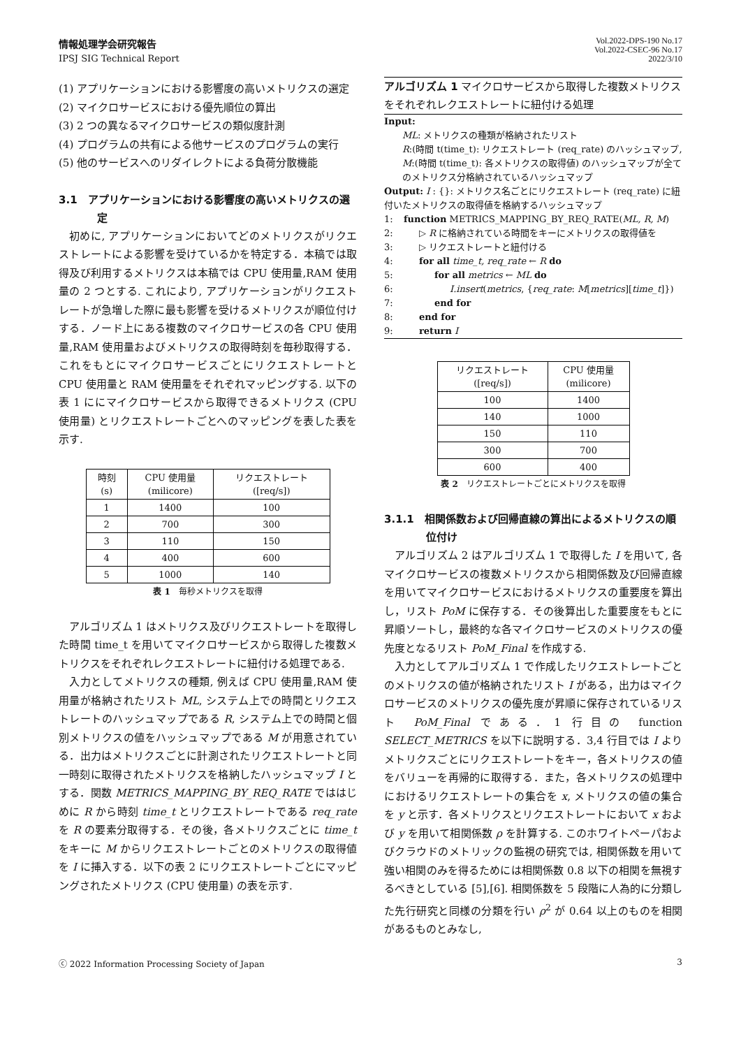情報処理学会研究報告
IPSJ SIG Technical Report
Vol.2022-DPS-190 No.17
Vol.2022-CSEC-96 No.17
2022/3/10
(1) アプリケーションにおける影響度の高いメトリクスの選定
(2) マイクロサービスにおける優先順位の算出
(3) 2 つの異なるマイクロサービスの類似度計測
(4) プログラムの共有による他サービスのプログラムの実行
(5) 他のサービスへのリダイレクトによる負荷分散機能
3.1　アプリケーションにおける影響度の高いメトリクスの選定
初めに, アプリケーションにおいてどのメトリクスがリクエストレートによる影響を受けているかを特定する．本稿では取得及び利用するメトリクスは本稿では CPU 使用量,RAM 使用量の 2 つとする. これにより, アプリケーションがリクエストレートが急増した際に最も影響を受けるメトリクスが順位付けする．ノード上にある複数のマイクロサービスの各 CPU 使用量,RAM 使用量およびメトリクスの取得時刻を毎秒取得する．これをもとにマイクロサービスごとにリクエストレートと CPU 使用量と RAM 使用量をそれぞれマッピングする. 以下の表 1 ににマイクロサービスから取得できるメトリクス (CPU 使用量) とリクエストレートごとへのマッピングを表した表を示す.
| 時刻 (s) | CPU 使用量 (milicore) | リクエストレート ([req/s]) |
| 1 | 1400 | 100 |
| 2 | 700 | 300 |
| 3 | 110 | 150 |
| 4 | 400 | 600 |
| 5 | 1000 | 140 |
表 1　毎秒メトリクスを取得
アルゴリズム 1 はメトリクス及びリクエストレートを取得した時間 time_t を用いてマイクロサービスから取得した複数メトリクスをそれぞれレクエストレートに紐付ける処理である.
入力としてメトリクスの種類, 例えば CPU 使用量,RAM 使用量が格納されたリスト ML, システム上での時間とリクエストレートのハッシュマップである R, システム上での時間と個別メトリクスの値をハッシュマップである M が用意されている．出力はメトリクスごとに計測されたリクエストレートと同一時刻に取得されたメトリクスを格納したハッシュマップ I とする．関数 METRICS_MAPPING_BY_REQ_RATE でははじめに R から時刻 time_t とリクエストレートである req_rate を R の要素分取得する．その後，各メトリクスごとに time_t をキーに M からリクエストレートごとのメトリクスの取得値を I に挿入する．以下の表 2 にリクエストレートごとにマッピングされたメトリクス (CPU 使用量) の表を示す.
アルゴリズム 1 マイクロサービスから取得した複数メトリクスをそれぞれレクエストレートに紐付ける処理
Input:
ML: メトリクスの種類が格納されたリスト
R:(時間 t(time_t): リクエストレート (req_rate) のハッシュマップ,
M:(時間 t(time_t): 各メトリクスの取得値) のハッシュマップが全てのメトリクス分格納されているハッシュマップ
Output: I : {}: メトリクス名ごとにリクエストレート (req_rate) に紐付いたメトリクスの取得値を格納するハッシュマップ
1: function METRICS_MAPPING_BY_REQ_RATE(ML, R, M)
2: ▷ R に格納されている時間をキーにメトリクスの取得値を
3: ▷ リクエストレートと紐付ける
4: for all time_t, req_rate ← R do
5: for all metrics ← ML do
6: I.insert(metrics, {req_rate: M[metrics][time_t]})
7: end for
8: end for
9: return I
| リクエストレート ([req/s]) | CPU 使用量 (milicore) |
| 100 | 1400 |
| 140 | 1000 |
| 150 | 110 |
| 300 | 700 |
| 600 | 400 |
表 2　リクエストレートごとにメトリクスを取得
3.1.1　相関係数および回帰直線の算出によるメトリクスの順位付け
アルゴリズム 2 はアルゴリズム 1 で取得した I を用いて, 各マイクロサービスの複数メトリクスから相関係数及び回帰直線を用いてマイクロサービスにおけるメトリクスの重要度を算出し，リスト PoM に保存する．その後算出した重要度をもとに昇順ソートし，最終的な各マイクロサービスのメトリクスの優先度となるリスト PoM_Final を作成する.
入力としてアルゴリズム 1 で作成したリクエストレートごとのメトリクスの値が格納されたリスト I がある，出力はマイクロサービスのメトリクスの優先度が昇順に保存されているリスト PoM_Final である．1 行目の function SELECT_METRICS を以下に説明する．3,4 行目では I よりメトリクスごとにリクエストレートをキー，各メトリクスの値をバリューを再帰的に取得する．また，各メトリクスの処理中におけるリクエストレートの集合を x, メトリクスの値の集合を y と示す．各メトリクスとリクエストレートにおいて x および y を用いて相関係数 ρ を計算する. このホワイトペーパおよびクラウドのメトリックの監視の研究では, 相関係数を用いて強い相関のみを得るためには相関係数 0.8 以下の相関を無視するべきとしている [5],[6]. 相関係数を 5 段階に人為的に分類した先行研究と同様の分類を行い ρ<sup>2</sup> が 0.64 以上のものを相関があるものとみなし,
ⓒ 2022 Information Processing Society of Japan 3